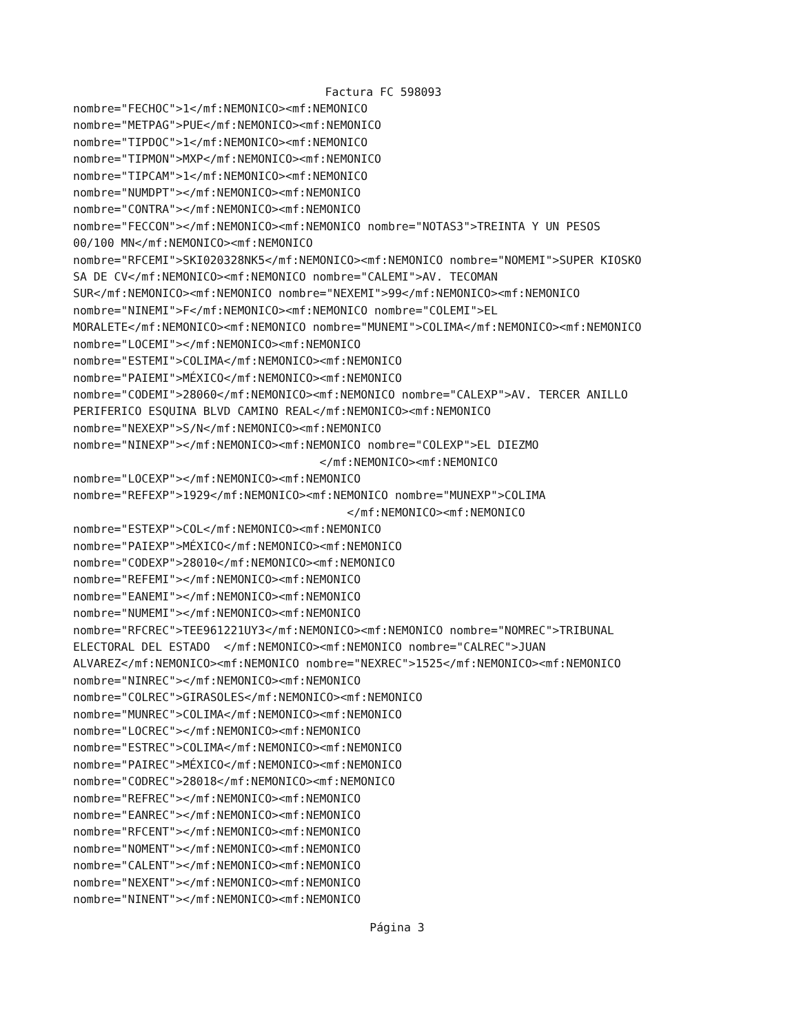Factura FC 598093
nombre="FECHOC">1</mf:NEMONICO><mf:NEMONICO nombre="METPAG">PUE</mf:NEMONICO><mf:NEMONICO nombre="TIPDOC">1</mf:NEMONICO><mf:NEMONICO nombre="TIPMON">MXP</mf:NEMONICO><mf:NEMONICO nombre="TIPCAM">1</mf:NEMONICO><mf:NEMONICO nombre="NUMDPT"></mf:NEMONICO><mf:NEMONICO nombre="CONTRA"></mf:NEMONICO><mf:NEMONICO nombre="FECCON"></mf:NEMONICO><mf:NEMONICO nombre="NOTAS3">TREINTA Y UN PESOS 00/100 MN</mf:NEMONICO><mf:NEMONICO nombre="RFCEMI">SKI020328NK5</mf:NEMONICO><mf:NEMONICO nombre="NOMEMI">SUPER KIOSKO SA DE CV</mf:NEMONICO><mf:NEMONICO nombre="CALEMI">AV. TECOMAN SUR</mf:NEMONICO><mf:NEMONICO nombre="NEXEMI">99</mf:NEMONICO><mf:NEMONICO nombre="NINEMI">F</mf:NEMONICO><mf:NEMONICO nombre="COLEMI">EL MORALETE</mf:NEMONICO><mf:NEMONICO nombre="MUNEMI">COLIMA</mf:NEMONICO><mf:NEMONICO nombre="LOCEMI"></mf:NEMONICO><mf:NEMONICO nombre="ESTEMI">COLIMA</mf:NEMONICO><mf:NEMONICO nombre="PAIEMI">MÉXICO</mf:NEMONICO><mf:NEMONICO nombre="CODEMI">28060</mf:NEMONICO><mf:NEMONICO nombre="CALEXP">AV. TERCER ANILLO PERIFERICO ESQUINA BLVD CAMINO REAL</mf:NEMONICO><mf:NEMONICO nombre="NEXEXP">S/N</mf:NEMONICO><mf:NEMONICO nombre="NINEXP"></mf:NEMONICO><mf:NEMONICO nombre="COLEXP">EL DIEZMO </mf:NEMONICO><mf:NEMONICO nombre="LOCEXP"></mf:NEMONICO><mf:NEMONICO nombre="REFEXP">1929</mf:NEMONICO><mf:NEMONICO nombre="MUNEXP">COLIMA </mf:NEMONICO><mf:NEMONICO nombre="ESTEXP">COL</mf:NEMONICO><mf:NEMONICO nombre="PAIEXP">MÉXICO</mf:NEMONICO><mf:NEMONICO nombre="CODEXP">28010</mf:NEMONICO><mf:NEMONICO nombre="REFEMI"></mf:NEMONICO><mf:NEMONICO nombre="EANEMI"></mf:NEMONICO><mf:NEMONICO nombre="NUMEMI"></mf:NEMONICO><mf:NEMONICO nombre="RFCREC">TEE961221UY3</mf:NEMONICO><mf:NEMONICO nombre="NOMREC">TRIBUNAL ELECTORAL DEL ESTADO </mf:NEMONICO><mf:NEMONICO nombre="CALREC">JUAN ALVAREZ</mf:NEMONICO><mf:NEMONICO nombre="NEXREC">1525</mf:NEMONICO><mf:NEMONICO nombre="NINREC"></mf:NEMONICO><mf:NEMONICO nombre="COLREC">GIRASOLES</mf:NEMONICO><mf:NEMONICO nombre="MUNREC">COLIMA</mf:NEMONICO><mf:NEMONICO nombre="LOCREC"></mf:NEMONICO><mf:NEMONICO nombre="ESTREC">COLIMA</mf:NEMONICO><mf:NEMONICO nombre="PAIREC">MÉXICO</mf:NEMONICO><mf:NEMONICO nombre="CODREC">28018</mf:NEMONICO><mf:NEMONICO nombre="REFREC"></mf:NEMONICO><mf:NEMONICO nombre="EANREC"></mf:NEMONICO><mf:NEMONICO nombre="RFCENT"></mf:NEMONICO><mf:NEMONICO nombre="NOMENT"></mf:NEMONICO><mf:NEMONICO nombre="CALENT"></mf:NEMONICO><mf:NEMONICO nombre="NEXENT"></mf:NEMONICO><mf:NEMONICO nombre="NINENT"></mf:NEMONICO><mf:NEMONICO
Página 3